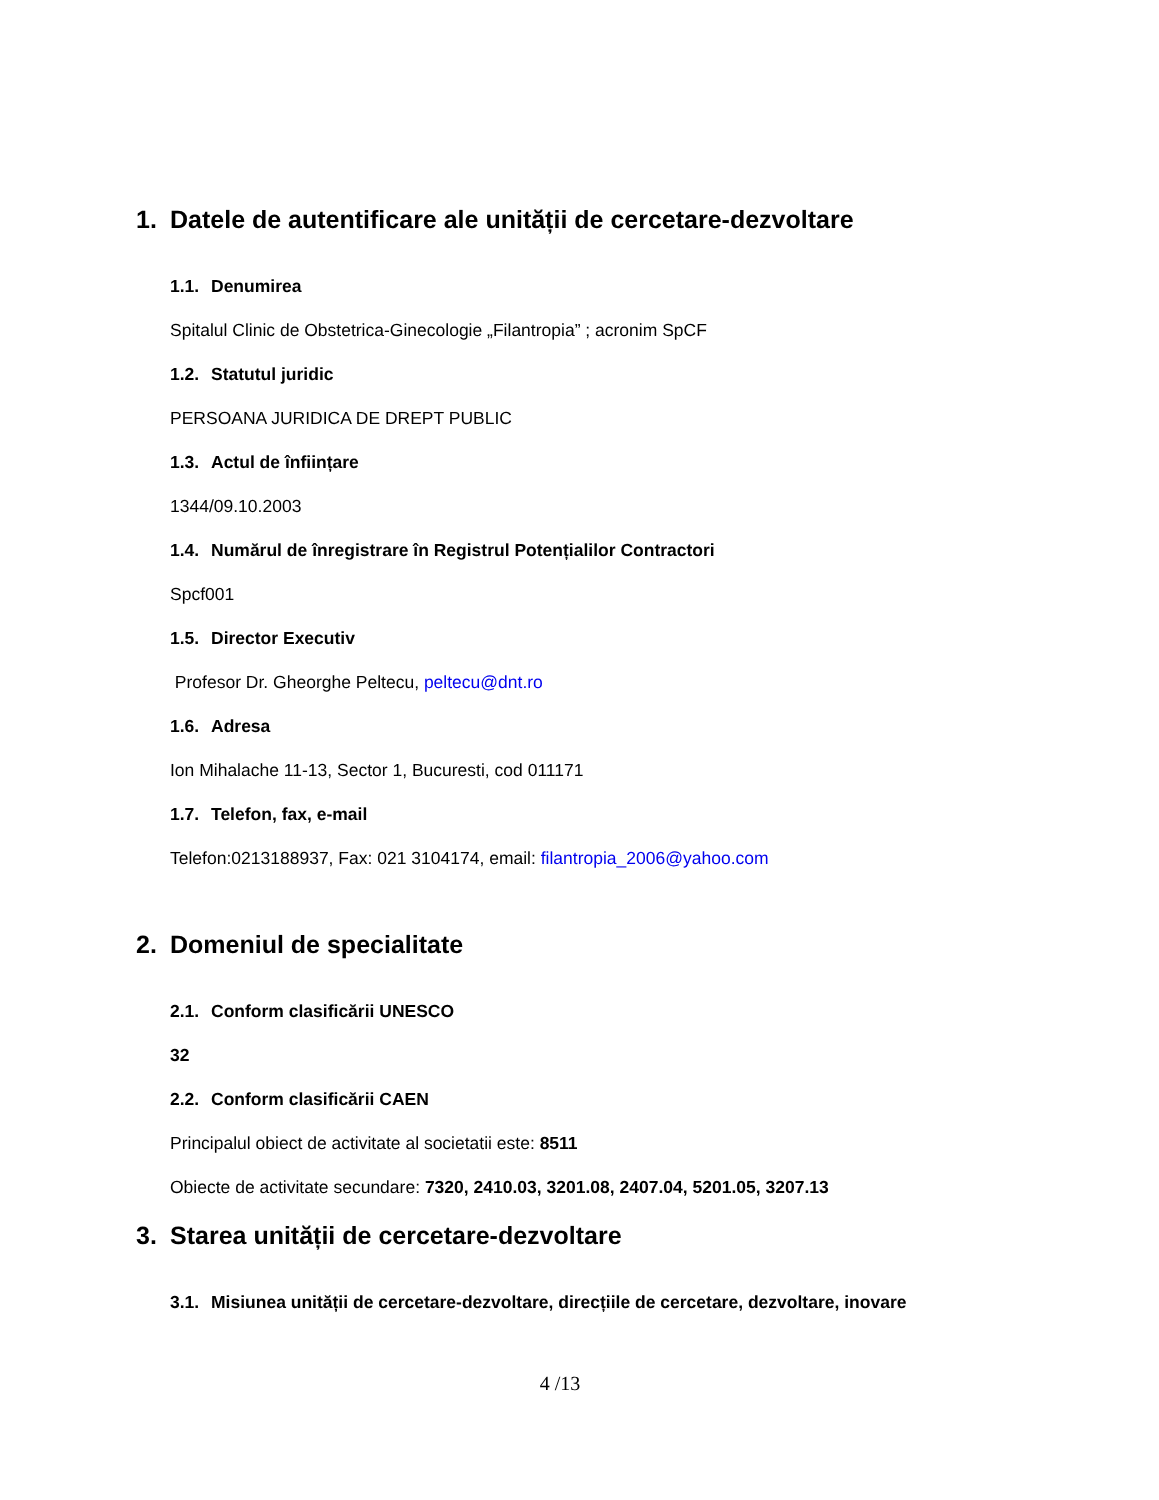1. Datele de autentificare ale unității de cercetare-dezvoltare
1.1. Denumirea
Spitalul Clinic de Obstetrica-Ginecologie „Filantropia” ; acronim SpCF
1.2. Statutul juridic
PERSOANA JURIDICA DE DREPT PUBLIC
1.3. Actul de înființare
1344/09.10.2003
1.4. Numărul de înregistrare în Registrul Potențialilor Contractori
Spcf001
1.5. Director Executiv
Profesor Dr. Gheorghe Peltecu, peltecu@dnt.ro
1.6. Adresa
Ion Mihalache 11-13, Sector 1, Bucuresti, cod 011171
1.7. Telefon, fax, e-mail
Telefon:0213188937, Fax: 021 3104174, email: filantropia_2006@yahoo.com
2. Domeniul de specialitate
2.1. Conform clasificării UNESCO
32
2.2. Conform clasificării CAEN
Principalul obiect de activitate al societatii este: 8511
Obiecte de activitate secundare: 7320, 2410.03, 3201.08, 2407.04, 5201.05, 3207.13
3. Starea unității de cercetare-dezvoltare
3.1. Misiunea unității de cercetare-dezvoltare, direcțiile de cercetare, dezvoltare, inovare
4 /13